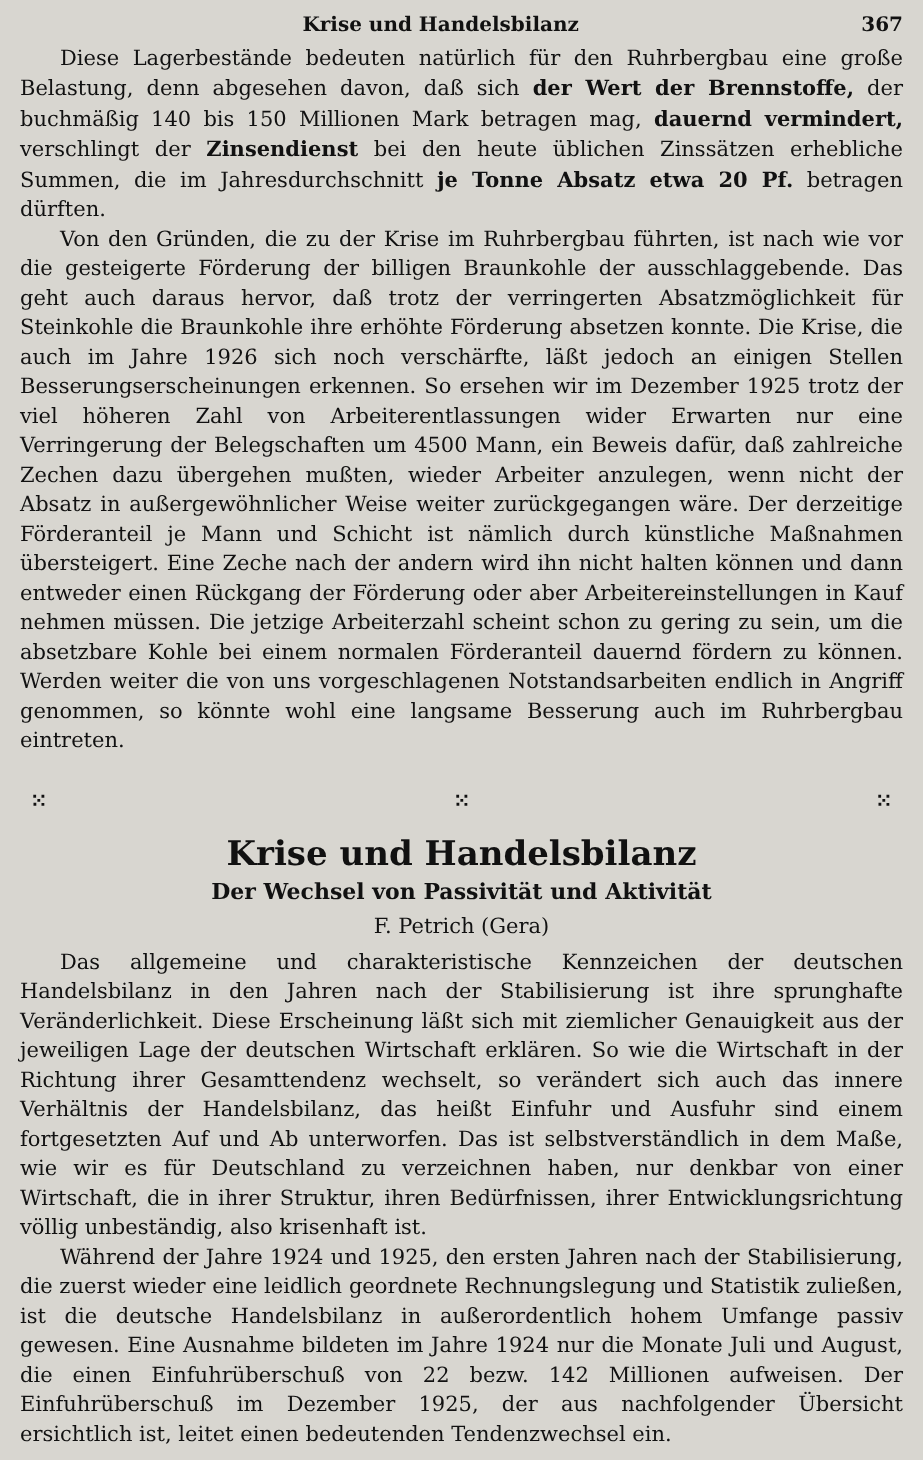Krise und Handelsbilanz 367
Diese Lagerbestände bedeuten natürlich für den Ruhrbergbau eine große Belastung, denn abgesehen davon, daß sich der Wert der Brennstoffe, der buchmäßig 140 bis 150 Millionen Mark betragen mag, dauernd vermindert, verschlingt der Zinsendienst bei den heute üblichen Zinssätzen erhebliche Summen, die im Jahresdurchschnitt je Tonne Absatz etwa 20 Pf. betragen dürften.
Von den Gründen, die zu der Krise im Ruhrbergbau führten, ist nach wie vor die gesteigerte Förderung der billigen Braunkohle der ausschlaggebende. Das geht auch daraus hervor, daß trotz der verringerten Absatzmöglichkeit für Steinkohle die Braunkohle ihre erhöhte Förderung absetzen konnte. Die Krise, die auch im Jahre 1926 sich noch verschärfte, läßt jedoch an einigen Stellen Besserungserscheinungen erkennen. So ersehen wir im Dezember 1925 trotz der viel höheren Zahl von Arbeiterentlassungen wider Erwarten nur eine Verringerung der Belegschaften um 4500 Mann, ein Beweis dafür, daß zahlreiche Zechen dazu übergehen mußten, wieder Arbeiter anzulegen, wenn nicht der Absatz in außergewöhnlicher Weise weiter zurückgegangen wäre. Der derzeitige Förderanteil je Mann und Schicht ist nämlich durch künstliche Maßnahmen übersteigert. Eine Zeche nach der andern wird ihn nicht halten können und dann entweder einen Rückgang der Förderung oder aber Arbeitereinstellungen in Kauf nehmen müssen. Die jetzige Arbeiterzahl scheint schon zu gering zu sein, um die absetzbare Kohle bei einem normalen Förderanteil dauernd fördern zu können. Werden weiter die von uns vorgeschlagenen Notstandsarbeiten endlich in Angriff genommen, so könnte wohl eine langsame Besserung auch im Ruhrbergbau eintreten.
⁙ ⁙ ⁙
Krise und Handelsbilanz
Der Wechsel von Passivität und Aktivität
F. Petrich (Gera)
Das allgemeine und charakteristische Kennzeichen der deutschen Handelsbilanz in den Jahren nach der Stabilisierung ist ihre sprunghafte Veränderlichkeit. Diese Erscheinung läßt sich mit ziemlicher Genauigkeit aus der jeweiligen Lage der deutschen Wirtschaft erklären. So wie die Wirtschaft in der Richtung ihrer Gesamttendenz wechselt, so verändert sich auch das innere Verhältnis der Handelsbilanz, das heißt Einfuhr und Ausfuhr sind einem fortgesetzten Auf und Ab unterworfen. Das ist selbstverständlich in dem Maße, wie wir es für Deutschland zu verzeichnen haben, nur denkbar von einer Wirtschaft, die in ihrer Struktur, ihren Bedürfnissen, ihrer Entwicklungsrichtung völlig unbeständig, also krisenhaft ist.
Während der Jahre 1924 und 1925, den ersten Jahren nach der Stabilisierung, die zuerst wieder eine leidlich geordnete Rechnungslegung und Statistik zuließen, ist die deutsche Handelsbilanz in außerordentlich hohem Umfange passiv gewesen. Eine Ausnahme bildeten im Jahre 1924 nur die Monate Juli und August, die einen Einfuhrüberschuß von 22 bezw. 142 Millionen aufweisen. Der Einfuhrüberschuß im Dezember 1925, der aus nachfolgender Übersicht ersichtlich ist, leitet einen bedeutenden Tendenzwechsel ein.